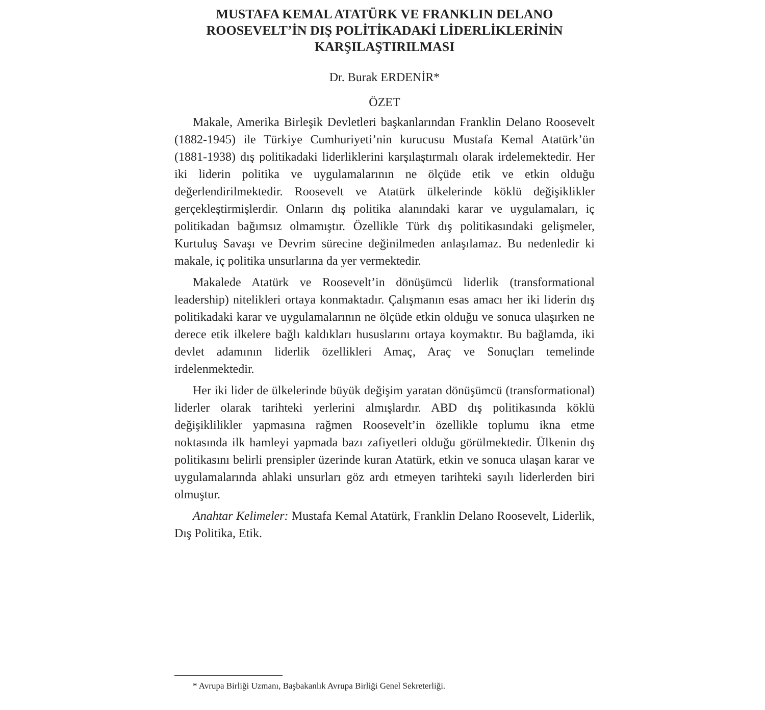MUSTAFA KEMAL ATATÜRK VE FRANKLIN DELANO
ROOSEVELT’İN DIŞ POLİTİKADAKİ LİDERLİKLERİNİN
KARŞILAŞTIRILMASI
Dr. Burak ERDENİR*
ÖZET
Makale, Amerika Birleşik Devletleri başkanlarından Franklin Delano Roosevelt (1882-1945) ile Türkiye Cumhuriyeti’nin kurucusu Mustafa Kemal Atatürk’ün (1881-1938) dış politikadaki liderliklerini karşılaştırmalı olarak irdelemektedir. Her iki liderin politika ve uygulamalarının ne ölçüde etik ve etkin olduğu değerlendirilmektedir. Roosevelt ve Atatürk ülkelerinde köklü değişiklikler gerçekleştirmişlerdir. Onların dış politika alanındaki karar ve uygulamaları, iç politikadan bağımsız olmamıştır. Özellikle Türk dış politikasındaki gelişmeler, Kurtuluş Savaşı ve Devrim sürecine değinilmeden anlaşılamaz. Bu nedenledir ki makale, iç politika unsurlarına da yer vermektedir.
Makalede Atatürk ve Roosevelt’in dönüşümcü liderlik (transformational leadership) nitelikleri ortaya konmaktadır. Çalışmanın esas amacı her iki liderin dış politikadaki karar ve uygulamalarının ne ölçüde etkin olduğu ve sonuca ulaşırken ne derece etik ilkelere bağlı kaldıkları hususlarını ortaya koymaktır. Bu bağlamda, iki devlet adamının liderlik özellikleri Amaç, Araç ve Sonuçları temelinde irdelenmektedir.
Her iki lider de ülkelerinde büyük değişim yaratan dönüşümcü (transformational) liderler olarak tarihteki yerlerini almışlardır. ABD dış politikasında köklü değişiklilikler yapmasına rağmen Roosevelt’in özellikle toplumu ikna etme noktasında ilk hamleyi yapmada bazı zafiyetleri olduğu görülmektedir. Ülkenin dış politikasını belirli prensipler üzerinde kuran Atatürk, etkin ve sonuca ulaşan karar ve uygulamalarında ahlaki unsurları göz ardı etmeyen tarihteki sayılı liderlerden biri olmuştur.
Anahtar Kelimeler: Mustafa Kemal Atatürk, Franklin Delano Roosevelt, Liderlik, Dış Politika, Etik.
* Avrupa Birliği Uzmanı, Başbakanlık Avrupa Birliği Genel Sekreterliği.